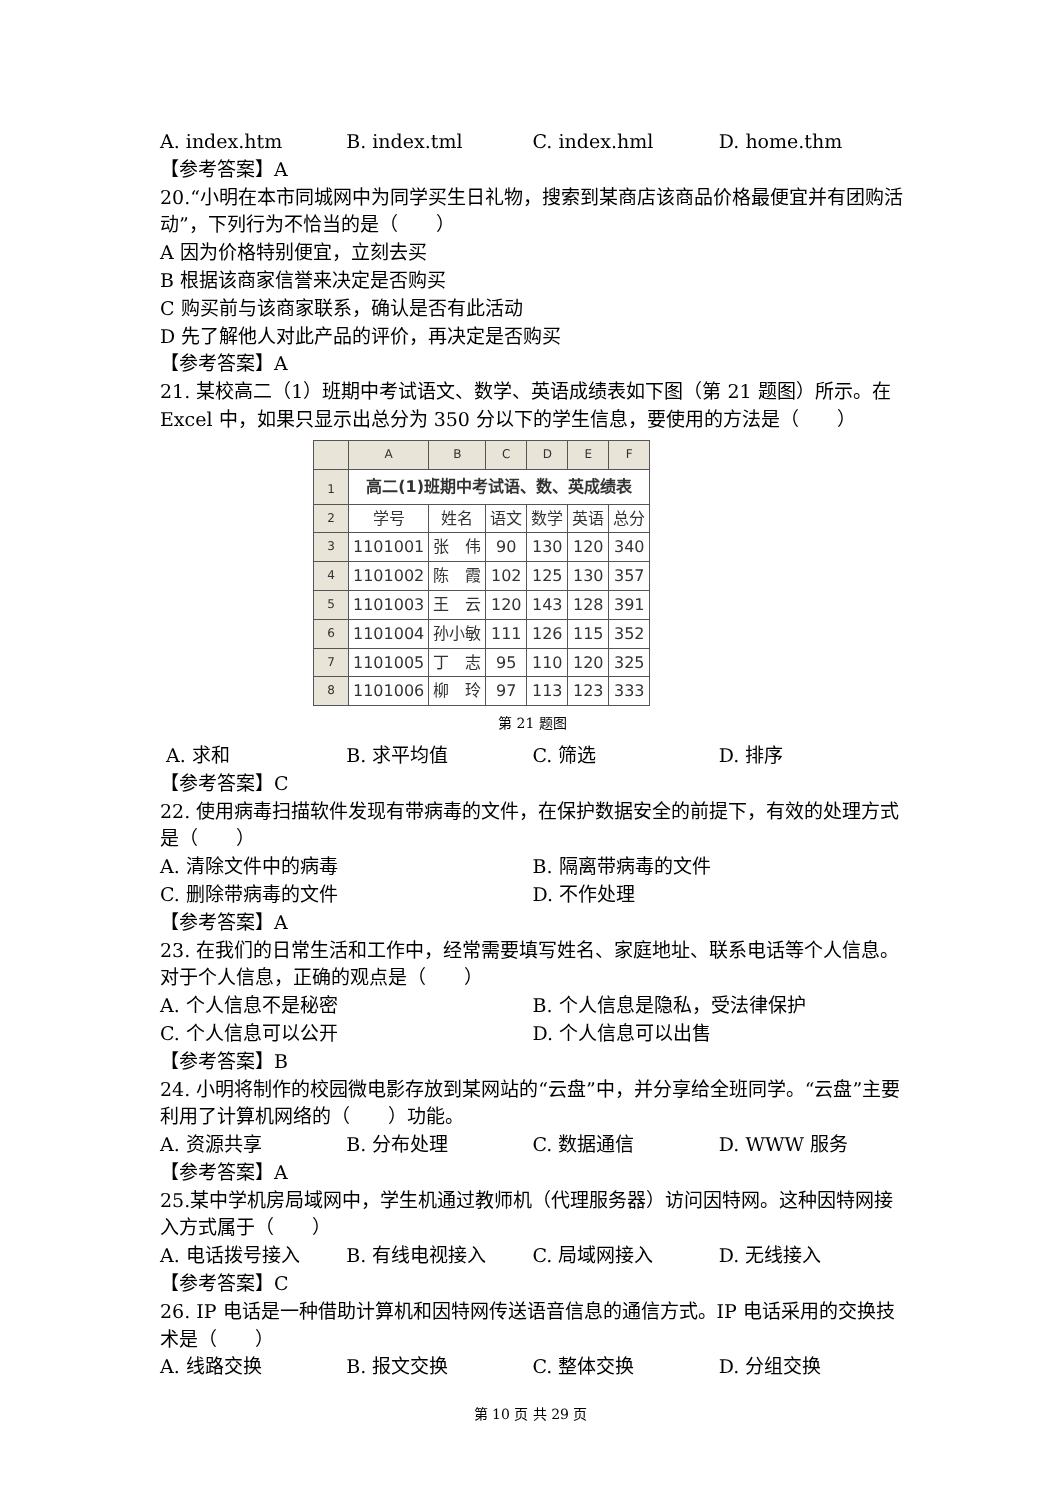A. index.htm B. index.tml C. index.hml D. home.thm
【参考答案】A
20.“小明在本市同城网中为同学买生日礼物，搜索到某商店该商品价格最便宜并有团购活动”，下列行为不恰当的是（　　）
A 因为价格特别便宜，立刻去买
B 根据该商家信誉来决定是否购买
C 购买前与该商家联系，确认是否有此活动
D 先了解他人对此产品的评价，再决定是否购买
【参考答案】A
21. 某校高二（1）班期中考试语文、数学、英语成绩表如下图（第 21 题图）所示。在 Excel 中，如果只显示出总分为 350 分以下的学生信息，要使用的方法是（　　）
| | A | B | C | D | E | F |
| --- | --- | --- | --- | --- | --- | --- |
| 1 | 高二(1)班期中考试语、数、英成绩表 | | | | | |
| 2 | 学号 | 姓名 | 语文 | 数学 | 英语 | 总分 |
| 3 | 1101001 | 张 伟 | 90 | 130 | 120 | 340 |
| 4 | 1101002 | 陈 霞 | 102 | 125 | 130 | 357 |
| 5 | 1101003 | 王 云 | 120 | 143 | 128 | 391 |
| 6 | 1101004 | 孙小敏 | 111 | 126 | 115 | 352 |
| 7 | 1101005 | 丁 志 | 95 | 110 | 120 | 325 |
| 8 | 1101006 | 柳 玲 | 97 | 113 | 123 | 333 |
第 21 题图
A. 求和 B. 求平均值 C. 筛选 D. 排序
【参考答案】C
22. 使用病毒扫描软件发现有带病毒的文件，在保护数据安全的前提下，有效的处理方式是（　　）
A. 清除文件中的病毒 B. 隔离带病毒的文件
C. 删除带病毒的文件 D. 不作处理
【参考答案】A
23. 在我们的日常生活和工作中，经常需要填写姓名、家庭地址、联系电话等个人信息。对于个人信息，正确的观点是（　　）
A. 个人信息不是秘密 B. 个人信息是隐私，受法律保护
C. 个人信息可以公开 D. 个人信息可以出售
【参考答案】B
24. 小明将制作的校园微电影存放到某网站的“云盘”中，并分享给全班同学。“云盘”主要利用了计算机网络的（　　）功能。
A. 资源共享 B. 分布处理 C. 数据通信 D. WWW 服务
【参考答案】A
25.某中学机房局域网中，学生机通过教师机（代理服务器）访问因特网。这种因特网接入方式属于（　　）
A. 电话拨号接入 B. 有线电视接入 C. 局域网接入 D. 无线接入
【参考答案】C
26. IP 电话是一种借助计算机和因特网传送语音信息的通信方式。IP 电话采用的交换技术是（　　）
A. 线路交换 B. 报文交换 C. 整体交换 D. 分组交换
第 10 页 共 29 页